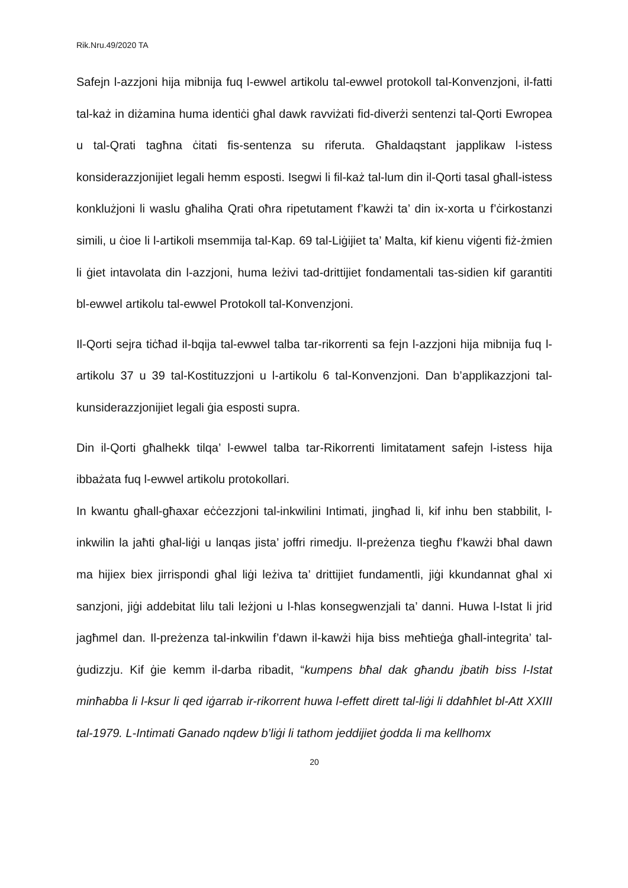Rik.Nru.49/2020 TA
Safejn l-azzjoni hija mibnija fuq l-ewwel artikolu tal-ewwel protokoll tal-Konvenzjoni, il-fatti tal-każ in diżamina huma identiċi għal dawk ravviżati fid-diverżi sentenzi tal-Qorti Ewropea u tal-Qrati tagħna ċitati fis-sentenza su riferuta. Għaldaqstant japplikaw l-istess konsiderazzjonijiet legali hemm esposti. Isegwi li fil-każ tal-lum din il-Qorti tasal għall-istess konklużjoni li waslu għaliha Qrati oħra ripetutament f’kawżi ta’ din ix-xorta u f’ċirkostanzi simili, u ċioe li l-artikoli msemmija tal-Kap. 69 tal-Liġijiet ta’ Malta, kif kienu viġenti fiż-żmien li ġiet intavolata din l-azzjoni, huma leżivi tad-drittijiet fondamentali tas-sidien kif garantiti bl-ewwel artikolu tal-ewwel Protokoll tal-Konvenzjoni.
Il-Qorti sejra tiċħad il-bqija tal-ewwel talba tar-rikorrenti sa fejn l-azzjoni hija mibnija fuq l-artikolu 37 u 39 tal-Kostituzzjoni u l-artikolu 6 tal-Konvenzjoni. Dan b’applikazzjoni tal-kunsiderazzjonijiet legali ġia esposti supra.
Din il-Qorti għalhekk tilqa’ l-ewwel talba tar-Rikorrenti limitatament safejn l-istess hija ibbażata fuq l-ewwel artikolu protokollari.
In kwantu għall-għaxar eċċezzjoni tal-inkwilini Intimati, jingħad li, kif inhu ben stabbilit, l-inkwilin la jaħti għal-liġi u lanqas jista’ joffri rimedju. Il-preżenza tiegħu f’kawżi bħal dawn ma hijiex biex jirrispondi għal liġi leżiva ta’ drittijiet fundamentli, jiġi kkundannat għal xi sanzjoni, jiġi addebitat lilu tali leżjoni u l-ħlas konsegwenzjali ta’ danni. Huwa l-Istat li jrid jagħmel dan. Il-preżenza tal-inkwilin f’dawn il-kawżi hija biss meħtieġa għall-integrita’ tal-ġudizzju. Kif ġie kemm il-darba ribadit, “kumpens bħal dak għandu jbatih biss l-Istat minħabba li l-ksur li qed iġarrab ir-rikorrent huwa l-effett dirett tal-liġi li ddaħħlet bl-Att XXIII tal-1979. L-Intimati Ganado nqdew b’liġi li tathom jeddijiet ġodda li ma kellhomx
20